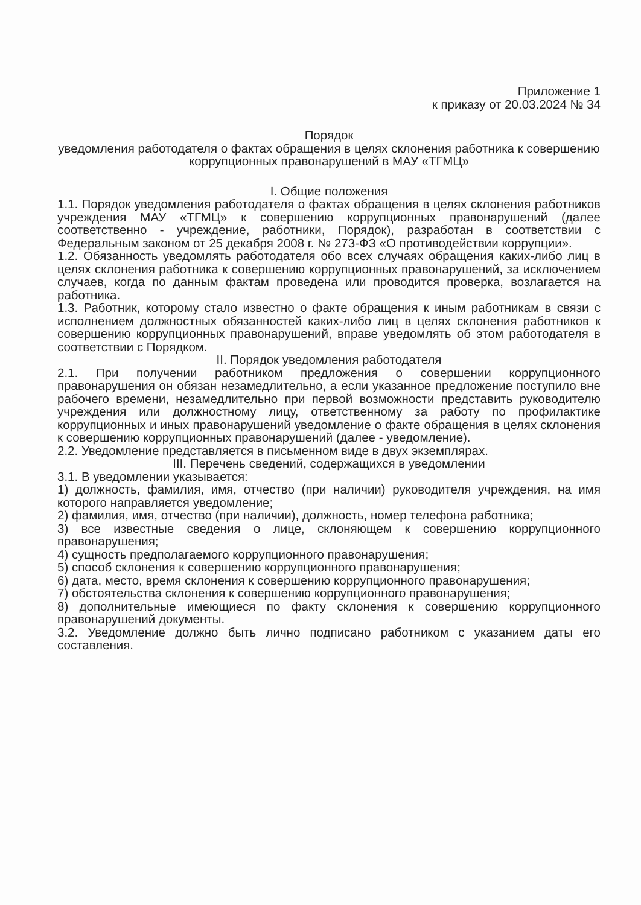Приложение 1
к приказу от 20.03.2024 № 34
Порядок
уведомления работодателя о фактах обращения в целях склонения работника к совершению коррупционных правонарушений в МАУ «ТГМЦ»
I. Общие положения
1.1. Порядок уведомления работодателя о фактах обращения в целях склонения работников учреждения МАУ «ТГМЦ» к совершению коррупционных правонарушений (далее соответственно - учреждение, работники, Порядок), разработан в соответствии с Федеральным законом от 25 декабря 2008 г. № 273-ФЗ «О противодействии коррупции».
1.2. Обязанность уведомлять работодателя обо всех случаях обращения каких-либо лиц в целях склонения работника к совершению коррупционных правонарушений, за исключением случаев, когда по данным фактам проведена или проводится проверка, возлагается на работника.
1.3. Работник, которому стало известно о факте обращения к иным работникам в связи с исполнением должностных обязанностей каких-либо лиц в целях склонения работников к совершению коррупционных правонарушений, вправе уведомлять об этом работодателя в соответствии с Порядком.
II. Порядок уведомления работодателя
2.1. При получении работником предложения о совершении коррупционного правонарушения он обязан незамедлительно, а если указанное предложение поступило вне рабочего времени, незамедлительно при первой возможности представить руководителю учреждения или должностному лицу, ответственному за работу по профилактике коррупционных и иных правонарушений уведомление о факте обращения в целях склонения к совершению коррупционных правонарушений (далее - уведомление).
2.2. Уведомление представляется в письменном виде в двух экземплярах.
III. Перечень сведений, содержащихся в уведомлении
3.1. В уведомлении указывается:
1) должность, фамилия, имя, отчество (при наличии) руководителя учреждения, на имя которого направляется уведомление;
2) фамилия, имя, отчество (при наличии), должность, номер телефона работника;
3) все известные сведения о лице, склоняющем к совершению коррупционного правонарушения;
4) сущность предполагаемого коррупционного правонарушения;
5) способ склонения к совершению коррупционного правонарушения;
6) дата, место, время склонения к совершению коррупционного правонарушения;
7) обстоятельства склонения к совершению коррупционного правонарушения;
8) дополнительные имеющиеся по факту склонения к совершению коррупционного правонарушений документы.
3.2. Уведомление должно быть лично подписано работником с указанием даты его составления.